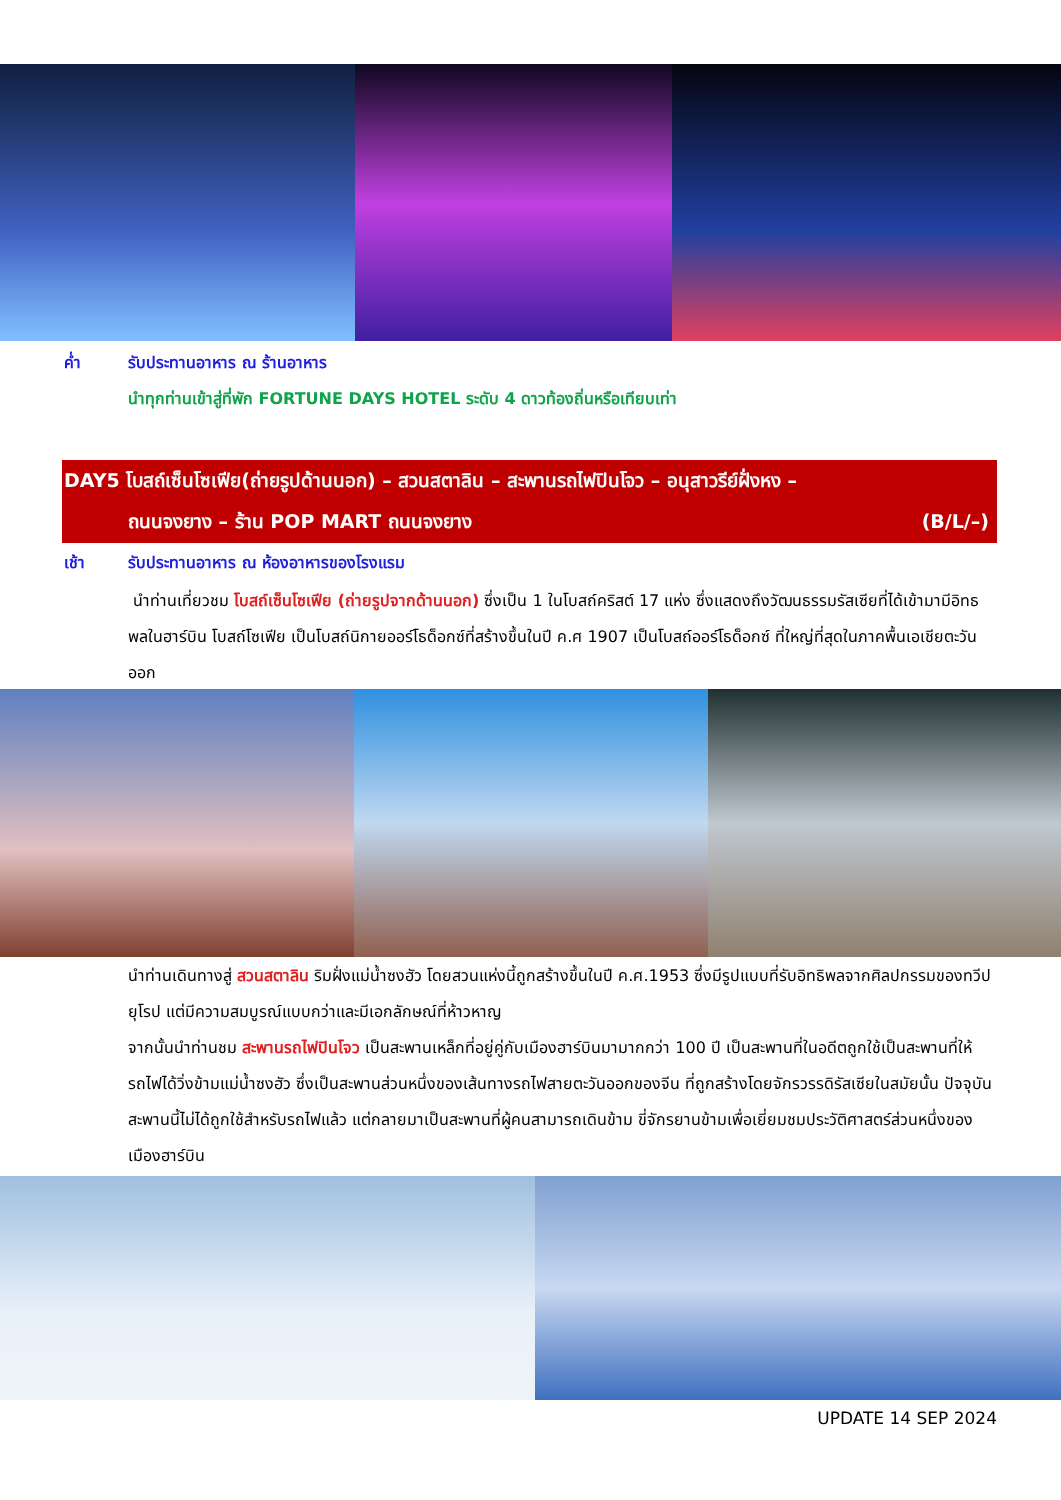ค่ำ รับประทานอาหาร ณ ร้านอาหาร
นำทุกท่านเข้าสู่ที่พัก FORTUNE DAYS HOTEL ระดับ 4 ดาวท้องถิ่นหรือเทียบเท่า
DAY5 โบสถ์เซ็นโซเฟีย(ถ่ายรูปด้านนอก) – สวนสตาลิน – สะพานรถไฟปินโจว – อนุสาวรีย์ฝั่งหง –
ถนนจงยาง – ร้าน POP MART ถนนจงยาง (B/L/–)
เช้า รับประทานอาหาร ณ ห้องอาหารของโรงแรม
นำท่านเที่ยวชม โบสถ์เซ็นโซเฟีย (ถ่ายรูปจากด้านนอก) ซึ่งเป็น 1 ในโบสถ์คริสต์ 17 แห่ง ซึ่งแสดงถึงวัฒนธรรมรัสเซียที่ได้เข้ามามีอิทธพลในฮาร์บิน โบสถ์โซเฟีย เป็นโบสถ์นิกายออร์โธด็อกซ์ที่สร้างขึ้นในปี ค.ศ 1907 เป็นโบสถ์ออร์โธด็อกซ์ ที่ใหญ่ที่สุดในภาคพื้นเอเชียตะวันออก
นำท่านเดินทางสู่ สวนสตาลิน ริมฝั่งแม่น้ำซงฮัว โดยสวนแห่งนี้ถูกสร้างขึ้นในปี ค.ศ.1953 ซึ่งมีรูปแบบที่รับอิทธิพลจากศิลปกรรมของทวีปยุโรป แต่มีความสมบูรณ์แบบกว่าและมีเอกลักษณ์ที่ห้าวหาญ
จากนั้นนำท่านชม สะพานรถไฟปินโจว เป็นสะพานเหล็กที่อยู่คู่กับเมืองฮาร์บินมามากกว่า 100 ปี เป็นสะพานที่ในอดีตถูกใช้เป็นสะพานที่ให้รถไฟได้วิ่งข้ามแม่น้ำซงฮัว ซึ่งเป็นสะพานส่วนหนึ่งของเส้นทางรถไฟสายตะวันออกของจีน ที่ถูกสร้างโดยจักรวรรดิรัสเซียในสมัยนั้น ปัจจุบันสะพานนี้ไม่ได้ถูกใช้สำหรับรถไฟแล้ว แต่กลายมาเป็นสะพานที่ผู้คนสามารถเดินข้าม ขี่จักรยานข้ามเพื่อเยี่ยมชมประวัติศาสตร์ส่วนหนึ่งของเมืองฮาร์บิน
UPDATE 14 SEP 2024